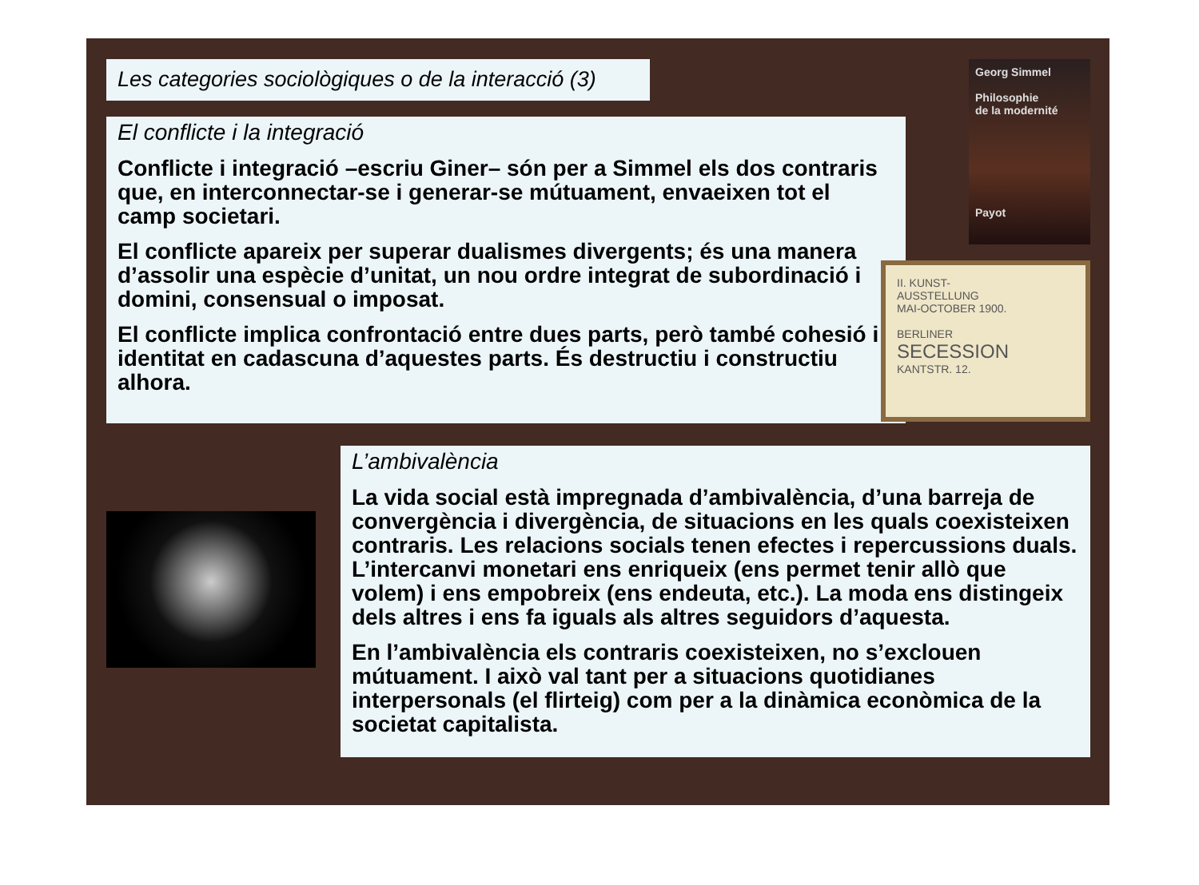Les categories sociològiques o de la interacció (3)
Georg Simmel
Philosophie
de la modernité
Payot
El conflicte i la integració
Conflicte i integració –escriu Giner– són per a Simmel els dos contraris que, en interconnectar-se i generar-se mútuament, envaeixen tot el camp societari.
El conflicte apareix per superar dualismes divergents; és una manera d’assolir una espècie d’unitat, un nou ordre integrat de subordinació i domini, consensual o imposat.
El conflicte implica confrontació entre dues parts, però també cohesió i identitat en cadascuna d’aquestes parts. És destructiu i constructiu alhora.
II. KUNST-
AUSSTELLUNG
MAI-OCTOBER 1900.
BERLINER
SECESSION
KANTSTR. 12.
L’ambivalència
La vida social està impregnada d’ambivalència, d’una barreja de convergència i divergència, de situacions en les quals coexisteixen contraris. Les relacions socials tenen efectes i repercussions duals. L’intercanvi monetari ens enriqueix (ens permet tenir allò que volem) i ens empobreix (ens endeuta, etc.). La moda ens distingeix dels altres i ens fa iguals als altres seguidors d’aquesta.
En l’ambivalència els contraris coexisteixen, no s’exclouen mútuament. I això val tant per a situacions quotidianes interpersonals (el flirteig) com per a la dinàmica econòmica de la societat capitalista.